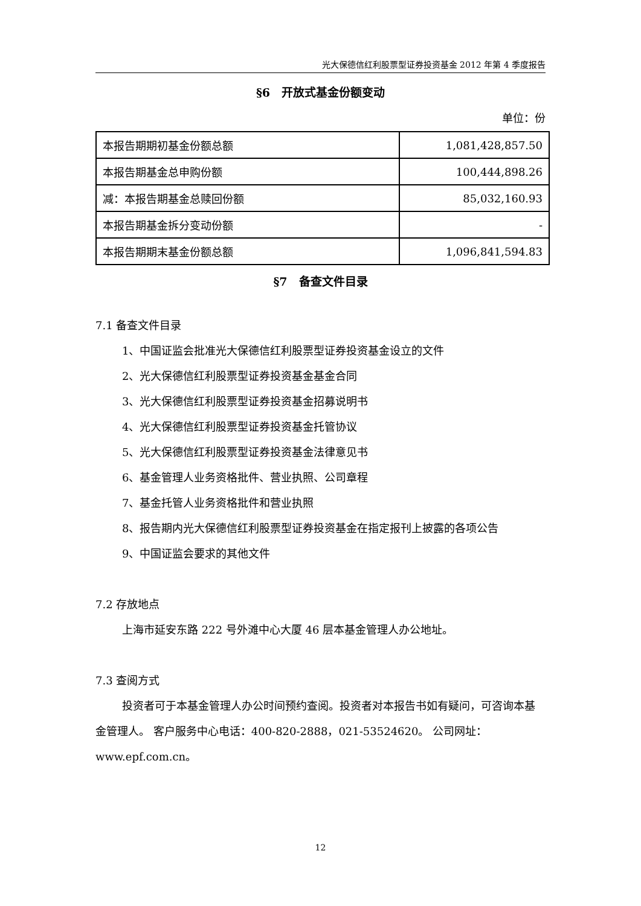光大保德信红利股票型证券投资基金 2012 年第 4 季度报告
§6　开放式基金份额变动
单位：份
| 本报告期期初基金份额总额 | 1,081,428,857.50 |
| 本报告期基金总申购份额 | 100,444,898.26 |
| 减：本报告期基金总赎回份额 | 85,032,160.93 |
| 本报告期基金拆分变动份额 | - |
| 本报告期期末基金份额总额 | 1,096,841,594.83 |
§7　备查文件目录
7.1 备查文件目录
1、中国证监会批准光大保德信红利股票型证券投资基金设立的文件
2、光大保德信红利股票型证券投资基金基金合同
3、光大保德信红利股票型证券投资基金招募说明书
4、光大保德信红利股票型证券投资基金托管协议
5、光大保德信红利股票型证券投资基金法律意见书
6、基金管理人业务资格批件、营业执照、公司章程
7、基金托管人业务资格批件和营业执照
8、报告期内光大保德信红利股票型证券投资基金在指定报刊上披露的各项公告
9、中国证监会要求的其他文件
7.2 存放地点
上海市延安东路 222 号外滩中心大厦 46 层本基金管理人办公地址。
7.3 查阅方式
投资者可于本基金管理人办公时间预约查阅。投资者对本报告书如有疑问，可咨询本基金管理人。 客户服务中心电话：400-820-2888，021-53524620。 公司网址：www.epf.com.cn。
12